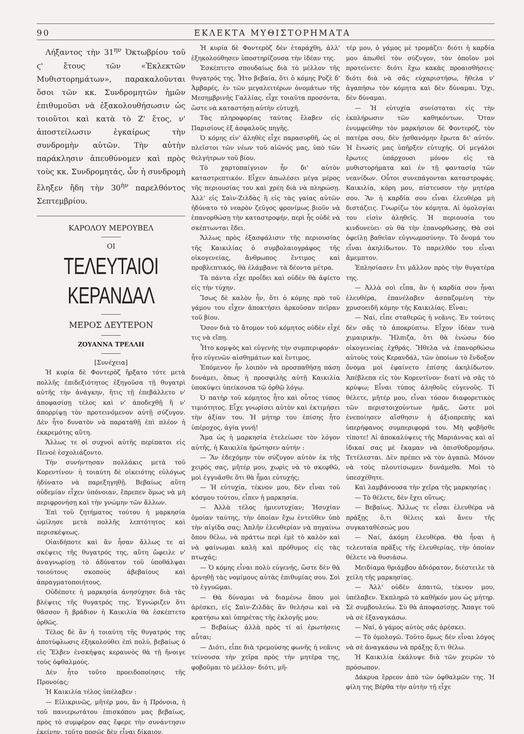90 ΕΚΛΕΚΤΑ ΜΥΘΙΣΤΟΡΗΜΑΤΑ
Λήξαντος τὴν 31<sup>ην</sup> Ὀκτωβρίου τοῦ ϛ' ἔτους τῶν «Ἐκλεκτῶν Μυθιστορημάτων», παρακαλοῦνται ὅσοι τῶν κκ. Συνδρομητῶν ἡμῶν ἐπιθυμοῦσι νὰ ἐξακολουθήσωσιν ὡς τοιοῦτοι καὶ κατὰ τὸ Ζ' ἔτος, ν' ἀποστείλωσιν ἐγκαίρως τὴν συνδρομὴν αὐτῶν. Τὴν αὐτὴν παράκλησιν ἀπευθύνομεν καὶ πρὸς τοὺς κκ. Συνδρομητάς, ὧν ἡ συνδρομὴ ἔληξεν ἤδη τὴν 30<sup>ὴν</sup> παρελθόντος Σεπτεμβρίου.
ΚΑΡΟΛΟΥ ΜΕΡΟΥΒΕΛ
ΟΙ
ΤΕΛΕΥΤΑΙΟΙ ΚΕΡΑΝΔΑΛ
ΜΕΡΟΣ ΔΕΥΤΕΡΟΝ
ΖΟΥΑΝΝΑ ΤΡΕΛΛΗ
[Συνέχεια]
Ἡ κυρία δὲ Φοντερὸζ ἤρξατο τότε μετὰ πολλῆς ἐπιδεξιότητος ἐξηγοῦσα τῇ θυγατρὶ αὐτῆς τὴν ἀνάγκην, ἥτις τῇ ἐπεβάλλετο ν' ἀποφασίσῃ τέλος καὶ ν' ἀποδεχθῇ ἢ ν' ἀπορρίψῃ τὸν προτεινόμενον αὐτῇ σύζυγον. Δὲν ἦτο δυνατὸν νὰ παραταθῇ ἐπὶ πλέον ἡ ἐκκρεμότης αὕτη.
Ἄλλως τε οἱ συχνοὶ αὐτῆς περίπατοι εἰς Πενοὲ ἐσχολιάζοντο.
Τὴν συνήντησαν πολλάκις μετὰ τοῦ Κορεντίνου· ἡ τοιαύτη δὲ οἰκειότης εὐλόγως ἠδύνατο νὰ παρεξηγηθῇ. Βεβαίως αὕτη οὐδεμίαν εἶχεν ὑπόνοιαν, ἔπρεπεν ὅμως νὰ μὴ περιφρονήσῃ καὶ τὴν γνώμην τῶν ἄλλων.
Ἐπὶ τοῦ ζητήματος τούτου ἡ μαρκησία ὡμίλησε μετὰ πολλῆς λεπτότητος καὶ περισκέψεως.
Οἱαιδήποτε καὶ ἂν ἦσαν ἄλλως τε αἱ σκέψεις τῆς θυγατρός της, αὕτη ὤφειλε ν' ἀναγνωρίσῃ τὸ ἀδύνατον τοῦ ὑποθάλψαι τοιούτους σκοποὺς ἀβεβαίους καὶ ἀπραγματοποιήτους.
Οὐδέποτε ἡ μαρκησία ἀνησύχησε διὰ τὰς βλέψεις τῆς θυγατρός της. Ἐγνώριζεν ὅτι θᾶσσον ἢ βράδιον ἡ Καικιλία θὰ ἐσκέπτετο ὀρθῶς.
Τέλος δὲ ἂν ἡ τοιαύτη τῆς θυγατρός της ἀποτύφλωσις ἐξηκολούθει ἐπὶ πολύ, βεβαίως ὁ εἰς Ἔλβεν ἐνσκήψας κεραυνὸς θὰ τῇ ἤνοιγε τοὺς ὀφθαλμούς.
Δὲν ἦτο τοῦτο προειδοποίησις τῆς Προνοίας;
Ἡ Καικιλία τέλος ὑπέλαβεν :
— Εἰλικρινῶς, μῆτέρ μου, ἂν ἡ Πρόνοια, ἡ τοῦ πανιερωτάτου ἐπισκόπου μας βεβαίως, πρὸς τὸ συμφέρον σας ἔφερε τὴν συνάντησιν ἐκείνην, τοῦτο ποσῶς δὲν εἶναι δίκαιον.
Ἡ κυρία δὲ Φοντερὸζ δὲν ἐταράχθη, ἀλλ' ἐξηκολούθησεν ὑποστηρίζουσα τὴν ἰδέαν της.
Ἐσκέπτετο σπουδαίως διὰ τὸ μέλλον τῆς θυγατρός της. Ἦτο βεβαία, ὅτι ὁ κόμης Ροζὲ δ' Ἀμβαρές, ἐν τῶν μεγαλειτέρων ὀνομάτων τῆς Μεσημβρινῆς Γαλλίας, εἶχε τοιαῦτα προσόντα, ὥστε νὰ καταστήσῃ αὐτὴν εὐτυχῆ.
Τὰς πληροφορίας ταύτας ἔλαβεν εἰς Παρισίους ἐξ ἀσφαλοῦς πηγῆς.
Ὁ κόμης εἰν' ἀληθὲς εἶχε παρασυρθῆ, ὡς οἱ πλεῖστοι τῶν νέων τοῦ αἰῶνός μας, ὑπὸ τῶν θελγήτρων τοῦ βίου.
Τὸ χαρτοπαίγνιον ἦν δι' αὐτὸν καταστρεπτικόν. Εἶχεν ἀπωλέσει μέγα μέρος τῆς περιουσίας του καὶ χρέη διὰ νὰ πληρώσῃ. Ἀλλ' εἰς Σαὶν-Ζιλδὰς ἢ εἰς τὰς γαίας αὐτῶν ἠδύνατο τὸ νεαρὸν ζεῦγος φρονίμως βιοῦν νὰ ἐπανορθώσῃ τὴν καταστροφήν, περὶ ἧς οὐδὲ νὰ σκέπτωνται ἔδει.
Ἄλλως πρὸς ἐξασφάλισιν τῆς περιουσίας τῆς Καικιλίας ὁ συμβολαιογράφος τῆς οἰκογενείας, ἄνθρωπος ἔντιμος καὶ προβλεπτικός, θὰ ἐλάμβανε τὰ δέοντα μέτρα.
Τὰ πάντα εἶχε προΐδει καὶ οὐδὲν θὰ ἀφίετο εἰς τὴν τύχην.
Ἴσως δὲ καλὸν ἦν, ὅτι ὁ κόμης πρὸ τοῦ γάμου του εἶχεν ἀποκτήσει ἀρκοῦσαν πεῖραν τοῦ βίου.
Ὅσον διὰ τὸ ἄτομον τοῦ κόμητος οὐδὲν εἶχέ τις νὰ εἴπῃ.
Ἦτο κομψὸς καὶ εὐγενὴς τὴν συμπεριφοράν· ἦτο εὐγενῶν αἰσθημάτων καὶ ἔντιμος.
Ἐπόμενον ἦν λοιπὸν νὰ προσπαθήσῃ πάσῃ δυνάμει, ὅπως ἡ προσφιλὴς αὐτῇ Καικιλία ὑποκύψει ὑπείκουσα τῷ ὀρθῷ λόγῳ.
Ὁ πατὴρ τοῦ κόμητος ἦτο καὶ οὗτος τύπος τιμιότητος. Εἶχε γνωρίσει αὐτὸν καὶ ἐκτιμήσει τὴν ἀξίαν του. Ἡ μήτηρ του ἐπίσης ἦτο ὑπέροχος, ἁγία γυνή!
Ἅμα ὡς ἡ μαρκησία ἐτελείωσε τὸν λόγον αὐτῆς, ἡ Καικιλία ἠρώτησεν αὐτήν :
— Ἂν ἐδεχόμην τὸν σύζυγον αὐτὸν ἐκ τῆς χειρός σας, μῆτέρ μου, χωρὶς νὰ τὸ σκεφθῶ, μοὶ ἐγγυᾶσθε ὅτι θὰ ἦμαι εὐτυχής;
— Ἡ εὐτυχία, τέκνον μου, δὲν εἶναι τοῦ κόσμου τούτου, εἶπεν ἡ μαρκησία.
— Ἀλλὰ τέλος ἡμιευτυχίαν; Ἡσυχίαν ὁμοίαν ταύτης, τὴν ὁποίαν ἔχω ἐντεῦθεν ὑπὸ τὴν αἰγίδα σας; Ἁπλῆν ἐλευθερίαν νὰ πηγαίνω ὅπου θέλω, νὰ πράττω περὶ ἐμὲ τὸ καλὸν καὶ νὰ φαίνωμαι καλὴ καὶ πρόθυμος εἰς τὰς πτωχάς;
— Ὁ κόμης εἶναι πολὺ εὐγενής, ὥστε δὲν θὰ ἀρνηθῇ τὰς νομίμους αὐτὰς ἐπιθυμίας σου. Σοὶ τὸ ἐγγυῶμαι.
— Θὰ δύναμαι νὰ διαμένω ὅπου μοὶ ἀρέσκει, εἰς Σαὶν-Ζιλδὰς ἂν θελήσω καὶ νὰ κρατήσω καὶ ὑπηρέτας τῆς ἐκλογῆς μου;
— Βεβαίως· ἀλλὰ πρὸς τί αἱ ἐρωτήσεις αὗται;
— Διότι, εἶπε διὰ τρεμούσης φωνῆς ἡ νεᾶνις τείνουσα τὴν χεῖρα πρὸς τὴν μητέρα της, φοβοῦμαι τὸ μέλλον· διότι, μῆ-
τέρ μου, ὁ γάμος μὲ τρομάζει· διότι ἡ καρδία μου ἀπωθεῖ τὸν σύζυγον, τὸν ὁποῖον μοὶ προτείνετε· διότι ἔχω κακὰς προαισθήσεις· διότι διὰ νὰ σᾶς εὐχαριστήσω, ἤθελα ν' ἀγαπήσω τὸν κόμητα καὶ δὲν δύναμαι. Ὄχι, δὲν δύναμαι.
— Ἡ εὐτυχία συνίσταται εἰς τὴν ἐκπλήρωσιν τῶν καθηκόντων. Ὅταν ἐνυμφεύθην τὸν μαρκήσιον δὲ Φοντερόζ, τὸν πατέρα σου, δὲν ᾐσθανόμην ἔρωτα δι' αὐτόν. Ἡ ἕνωσίς μας ὑπῆρξεν εὐτυχής. Οἱ μεγάλοι ἔρωτες ὑπάρχουσι μόνον εἰς τὰ μυθιστορήματα καὶ ἐν τῇ φαντασίᾳ τῶν νεανίδων. Οὗτοι συνεπάγονται καταστροφάς. Καικιλία, κόρη μου, πίστευσον τὴν μητέρα σου. Ἂν ἡ καρδία σου εἶναι ἐλευθέρα μὴ διστάζεις. Γνωρίζω τὸν κόμητα. Αἱ ὁμολογίαι του εἰσὶν ἀληθεῖς. Ἡ περιουσία του κινδυνεύει· σὺ θὰ τὴν ἐπανορθώσῃς. Θὰ σοὶ ὀφείλῃ βαθεῖαν εὐγνωμοσύνην. Τὸ ὄνομά του εἶναι ἀκηλίδωτον. Τὸ παρελθόν του εἶναι ἄμεμπτον.
Ἐπλησίασεν ἔτι μᾶλλον πρὸς τὴν θυγατέρα της.
— Ἀλλὰ σοὶ εἶπα, ἂν ἡ καρδία σου ἦναι ἐλευθέρα, ἐπανέλαβεν ἀσπαζομένη τὴν χρυσοειδῆ κόμην τῆς Καικιλίας. Εἶναι;
— Ναί, εἶπε σταθερῶς ἡ νεᾶνις. Ἐν τούτοις δὲν σᾶς τὸ ἀποκρύπτω. Εἶχον ἰδέαν τινὰ χιμαιρικήν. Ἤλπιζα, ὅτι θὰ ἑνώσω δύο οἰκογενείας ἐχθράς. Ἤθελα νὰ ἐπανορθώσω αὐτοὺς τοὺς Κερανδάλ, τῶν ὁποίων τὸ ἔνδοξον ὄνομα μοὶ ἐφαίνετο ἐπίσης ἀκηλίδωτον. Ἀπέβλεπα εἰς τὸν Κορεντῖνον· διατί νὰ σᾶς τὸ κρύψω; Εἶναι τύπος ἀληθοῦς εὐγενοῦς. Τί θέλετε, μῆτέρ μου, εἶναι τόσον διαφορετικὸς τῶν περιστοιχούντων ἡμᾶς, ὥστε μοὶ ἐνεποίησεν αἴσθησιν ἡ ἀξιοπρεπὴς καὶ ὑπερήφανος συμπεριφορά του. Μὴ φοβῆσθε τίποτε! Αἱ ἀποκαλύψεις τῆς Μαριάννας καὶ αἱ ἰδικαί σας μὲ ἔκαμαν νὰ ὀπισθοδρομήσω. Τετέλεσται. Δὲν πρέπει νὰ τὸν ἀγαπῶ. Μόνον νὰ τοὺς πλουτίσωμεν δυνάμεθα. Μοὶ τὸ ὑπεσχέθητε.
Καὶ λαμβάνουσα τὴν χεῖρα τῆς μαρκησίας :
— Τὸ θέλετε, δὲν ἔχει οὕτως;
— Βεβαίως. Ἄλλως τε εἶσαι ἐλευθέρα νὰ πράξῃς ὅ,τι θέλεις καὶ ἄνευ τῆς συγκαταθέσεώς μου
— Ναί, ἀκόμη ἐλευθέρα. Θὰ ἦναι ἡ τελευταία πρᾶξις τῆς ἐλευθερίας, τὴν ὁποίαν θέλετε νὰ θυσιάσω.
Μειδίαμα θριάμβου ἀδιόρατον, διέστειλε τὰ χείλη τῆς μαρκησίας.
— Ἀλλ' οὐδὲν ἀπαιτῶ, τέκνον μου, ὑπέλαβεν. Ἐκπληρῶ τὸ καθῆκόν μου ὡς μήτηρ. Σὲ συμβουλεύω. Σὺ θὰ ἀποφασίσῃς. Ἄπαγε τοῦ νὰ σὲ ἐξαναγκάσω.
— Ναί, ὁ γάμος αὐτὸς σᾶς ἀρέσκει.
— Τὸ ὁμολογῶ. Τοῦτο ὅμως δὲν εἶναι λόγος νὰ σὲ ἀναγκάσω νὰ πράξῃς ὅ,τι θέλω.
Ἡ Καικιλία ἐκάλυψε διὰ τῶν χειρῶν τὸ πρόσωπον.
Δάκρυα ἔρρεον ἀπὸ τῶν ὀφθαλμῶν της. Ἡ φίλη της Βέρθα τὴν αὐτὴν τῇ εἶχε